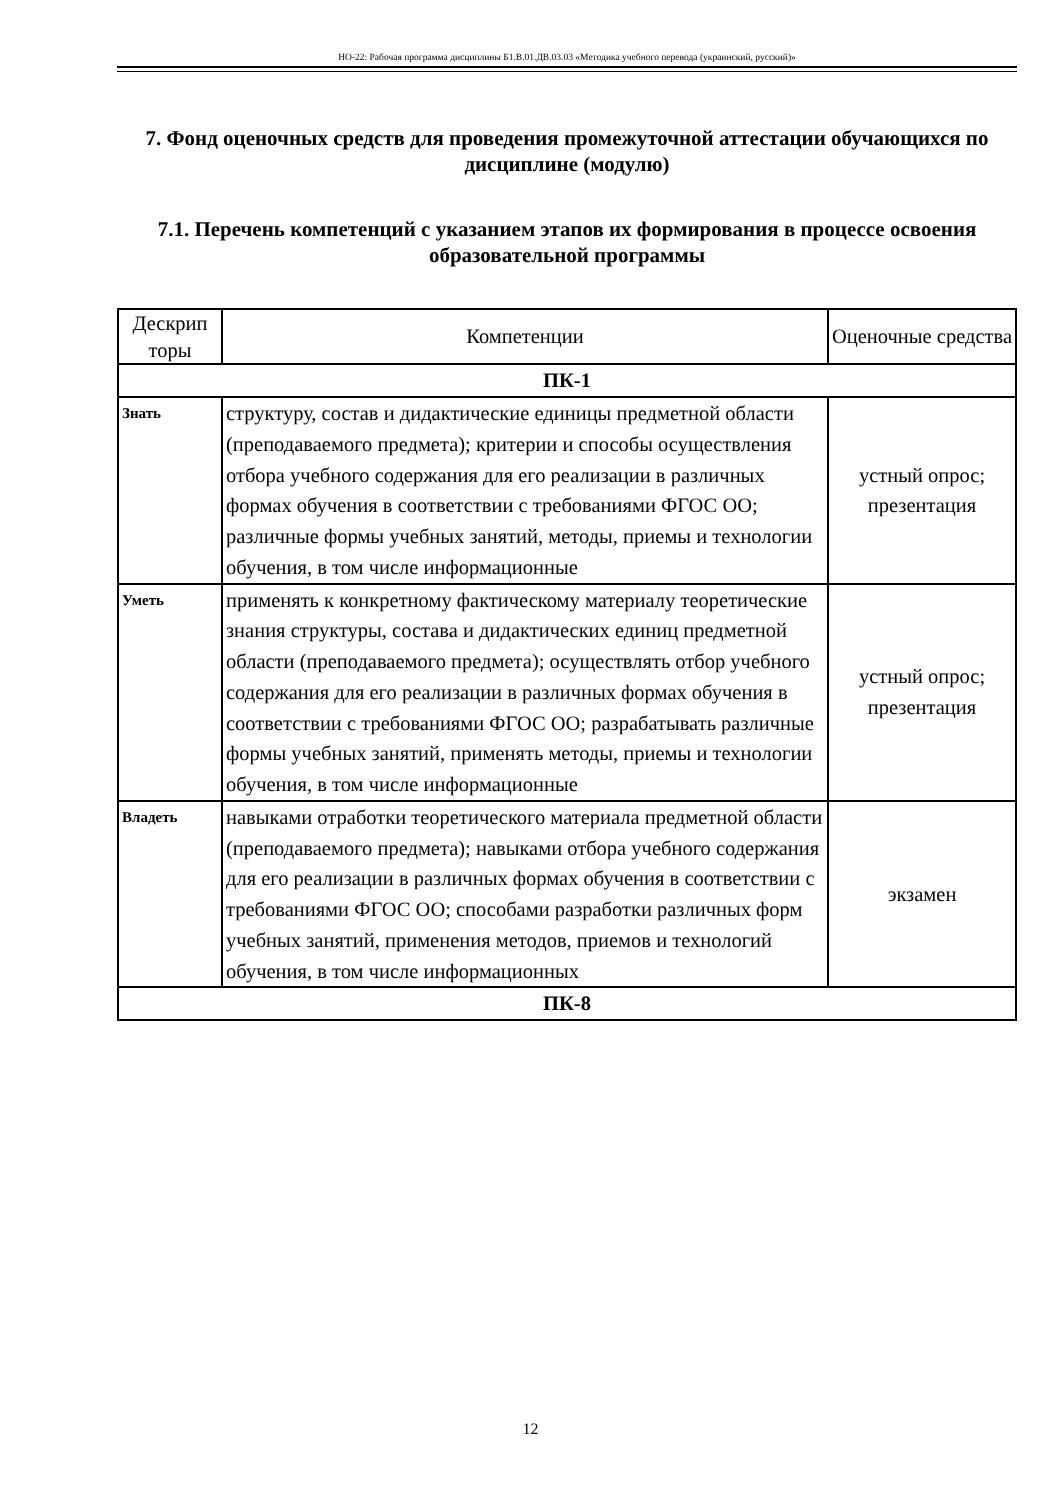НО-22: Рабочая программа дисциплины Б1.В.01.ДВ.03.03 «Методика учебного перевода (украинский, русский)»
7. Фонд оценочных средств для проведения промежуточной аттестации обучающихся по дисциплине (модулю)
7.1. Перечень компетенций с указанием этапов их формирования в процессе освоения образовательной программы
| Дескрип торы | Компетенции | Оценочные средства |
| --- | --- | --- |
| ПК-1 | | |
| Знать | структуру, состав и дидактические единицы предметной области (преподаваемого предмета); критерии и способы осуществления отбора учебного содержания для его реализации в различных формах обучения в соответствии с требованиями ФГОС ОО; различные формы учебных занятий, методы, приемы и технологии обучения, в том числе информационные | устный опрос; презентация |
| Уметь | применять к конкретному фактическому материалу теоретические знания структуры, состава и дидактических единиц предметной области (преподаваемого предмета); осуществлять отбор учебного содержания для его реализации в различных формах обучения в соответствии с требованиями ФГОС ОО; разрабатывать различные формы учебных занятий, применять методы, приемы и технологии обучения, в том числе информационные | устный опрос; презентация |
| Владеть | навыками отработки теоретического материала предметной области (преподаваемого предмета); навыками отбора учебного содержания для его реализации в различных формах обучения в соответствии с требованиями ФГОС ОО; способами разработки различных форм учебных занятий, применения методов, приемов и технологий обучения, в том числе информационных | экзамен |
| ПК-8 | | |
12